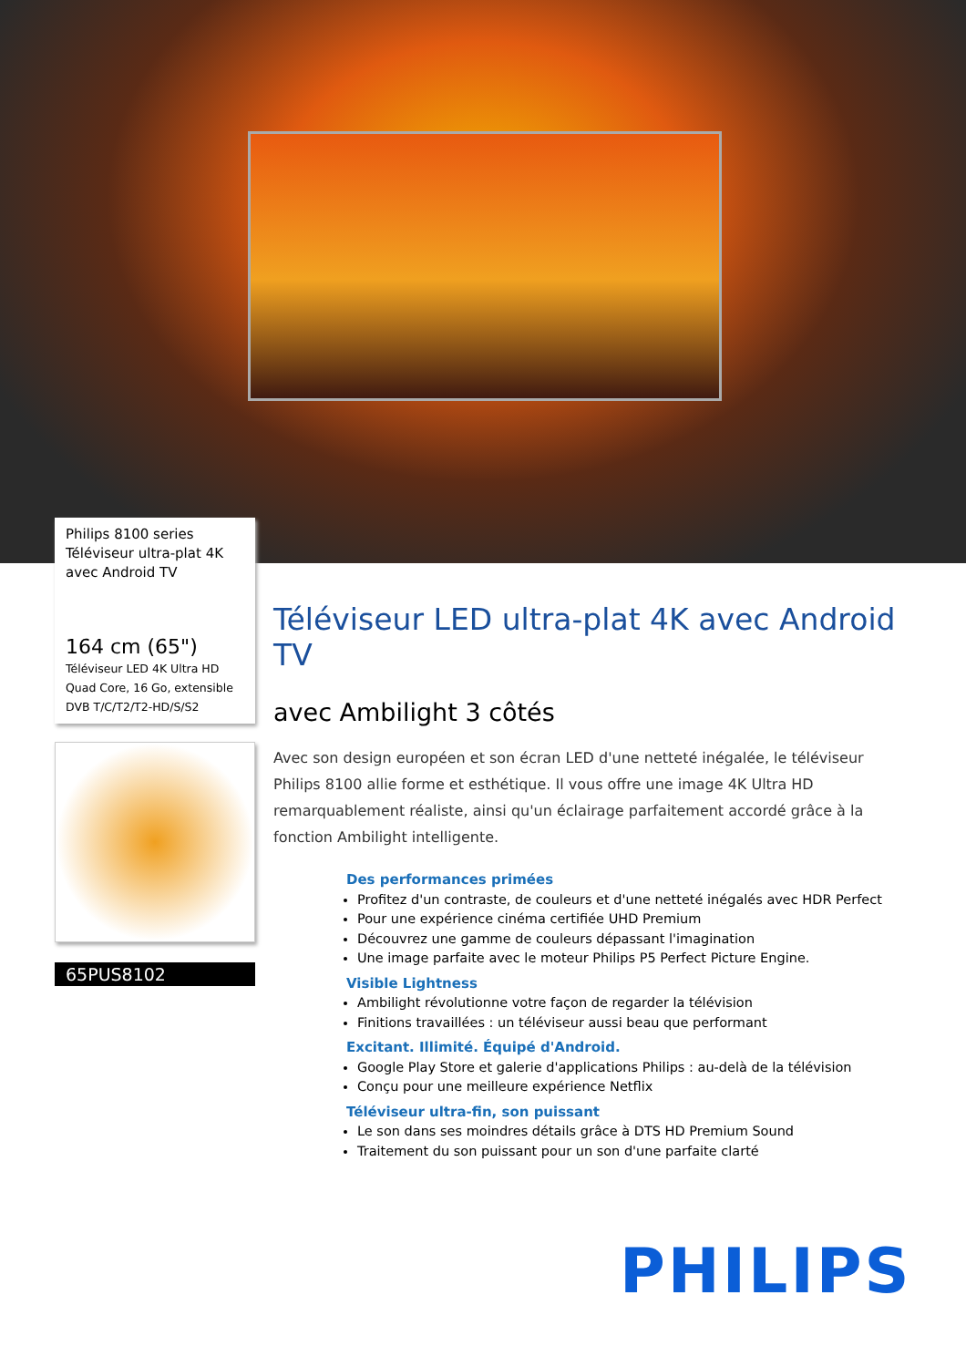Philips 8100 series
Téléviseur ultra-plat 4K
avec Android TV
164 cm (65")
Téléviseur LED 4K Ultra HD
Quad Core, 16 Go, extensible
DVB T/C/T2/T2-HD/S/S2
65PUS8102
Téléviseur LED ultra-plat 4K avec Android TV
avec Ambilight 3 côtés
Avec son design européen et son écran LED d'une netteté inégalée, le téléviseur Philips 8100 allie forme et esthétique. Il vous offre une image 4K Ultra HD remarquablement réaliste, ainsi qu'un éclairage parfaitement accordé grâce à la fonction Ambilight intelligente.
Des performances primées
Profitez d'un contraste, de couleurs et d'une netteté inégalés avec HDR Perfect
Pour une expérience cinéma certifiée UHD Premium
Découvrez une gamme de couleurs dépassant l'imagination
Une image parfaite avec le moteur Philips P5 Perfect Picture Engine.
Visible Lightness
Ambilight révolutionne votre façon de regarder la télévision
Finitions travaillées : un téléviseur aussi beau que performant
Excitant. Illimité. Équipé d'Android.
Google Play Store et galerie d'applications Philips : au-delà de la télévision
Conçu pour une meilleure expérience Netflix
Téléviseur ultra-fin, son puissant
Le son dans ses moindres détails grâce à DTS HD Premium Sound
Traitement du son puissant pour un son d'une parfaite clarté
PHILIPS